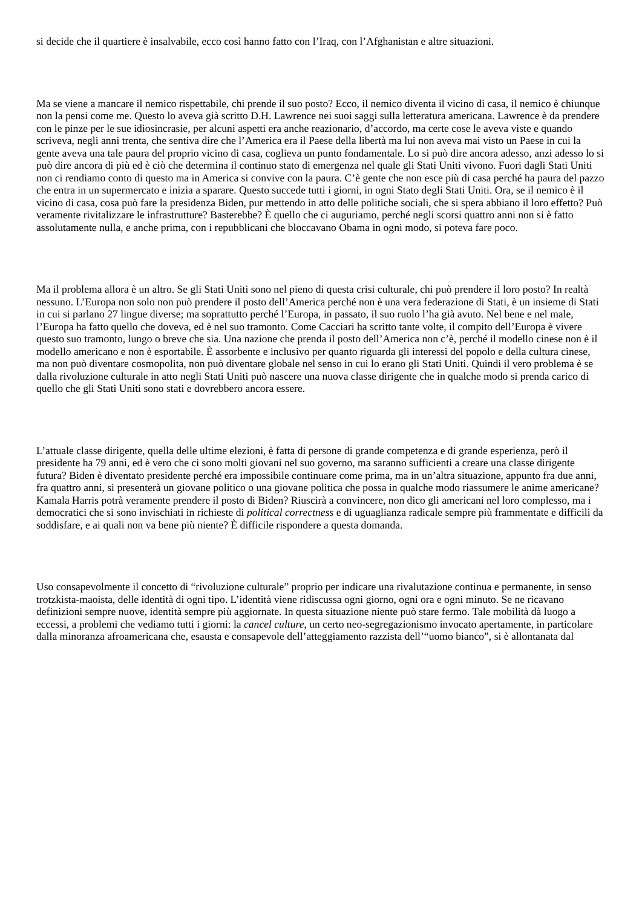si decide che il quartiere è insalvabile, ecco così hanno fatto con l’Iraq, con l’Afghanistan e altre situazioni.
Ma se viene a mancare il nemico rispettabile, chi prende il suo posto? Ecco, il nemico diventa il vicino di casa, il nemico è chiunque non la pensi come me. Questo lo aveva già scritto D.H. Lawrence nei suoi saggi sulla letteratura americana. Lawrence è da prendere con le pinze per le sue idiosincrasie, per alcuni aspetti era anche reazionario, d’accordo, ma certe cose le aveva viste e quando scriveva, negli anni trenta, che sentiva dire che l’America era il Paese della libertà ma lui non aveva mai visto un Paese in cui la gente aveva una tale paura del proprio vicino di casa, coglieva un punto fondamentale. Lo si può dire ancora adesso, anzi adesso lo si può dire ancora di più ed è ciò che determina il continuo stato di emergenza nel quale gli Stati Uniti vivono. Fuori dagli Stati Uniti non ci rendiamo conto di questo ma in America si convive con la paura. C’è gente che non esce più di casa perché ha paura del pazzo che entra in un supermercato e inizia a sparare. Questo succede tutti i giorni, in ogni Stato degli Stati Uniti. Ora, se il nemico è il vicino di casa, cosa può fare la presidenza Biden, pur mettendo in atto delle politiche sociali, che si spera abbiano il loro effetto? Può veramente rivitalizzare le infrastrutture? Basterebbe? È quello che ci auguriamo, perché negli scorsi quattro anni non si è fatto assolutamente nulla, e anche prima, con i repubblicani che bloccavano Obama in ogni modo, si poteva fare poco.
Ma il problema allora è un altro. Se gli Stati Uniti sono nel pieno di questa crisi culturale, chi può prendere il loro posto? In realtà nessuno. L’Europa non solo non può prendere il posto dell’America perché non è una vera federazione di Stati, è un insieme di Stati in cui si parlano 27 lingue diverse; ma soprattutto perché l’Europa, in passato, il suo ruolo l’ha già avuto. Nel bene e nel male, l’Europa ha fatto quello che doveva, ed è nel suo tramonto. Come Cacciari ha scritto tante volte, il compito dell’Europa è vivere questo suo tramonto, lungo o breve che sia. Una nazione che prenda il posto dell’America non c’è, perché il modello cinese non è il modello americano e non è esportabile. È assorbente e inclusivo per quanto riguarda gli interessi del popolo e della cultura cinese, ma non può diventare cosmopolita, non può diventare globale nel senso in cui lo erano gli Stati Uniti. Quindi il vero problema è se dalla rivoluzione culturale in atto negli Stati Uniti può nascere una nuova classe dirigente che in qualche modo si prenda carico di quello che gli Stati Uniti sono stati e dovrebbero ancora essere.
L’attuale classe dirigente, quella delle ultime elezioni, è fatta di persone di grande competenza e di grande esperienza, però il presidente ha 79 anni, ed è vero che ci sono molti giovani nel suo governo, ma saranno sufficienti a creare una classe dirigente futura? Biden è diventato presidente perché era impossibile continuare come prima, ma in un’altra situazione, appunto fra due anni, fra quattro anni, si presenterà un giovane politico o una giovane politica che possa in qualche modo riassumere le anime americane? Kamala Harris potrà veramente prendere il posto di Biden? Riuscirà a convincere, non dico gli americani nel loro complesso, ma i democratici che si sono invischiati in richieste di political correctness e di uguaglianza radicale sempre più frammentate e difficili da soddisfare, e ai quali non va bene più niente? È difficile rispondere a questa domanda.
Uso consapevolmente il concetto di “rivoluzione culturale” proprio per indicare una rivalutazione continua e permanente, in senso trotzkista-maoista, delle identità di ogni tipo. L’identità viene ridiscussa ogni giorno, ogni ora e ogni minuto. Se ne ricavano definizioni sempre nuove, identità sempre più aggiornate. In questa situazione niente può stare fermo. Tale mobilità dà luogo a eccessi, a problemi che vediamo tutti i giorni: la cancel culture, un certo neo-segregazionismo invocato apertamente, in particolare dalla minoranza afroamericana che, esausta e consapevole dell’atteggiamento razzista dell’“uomo bianco”, si è allontanata dal